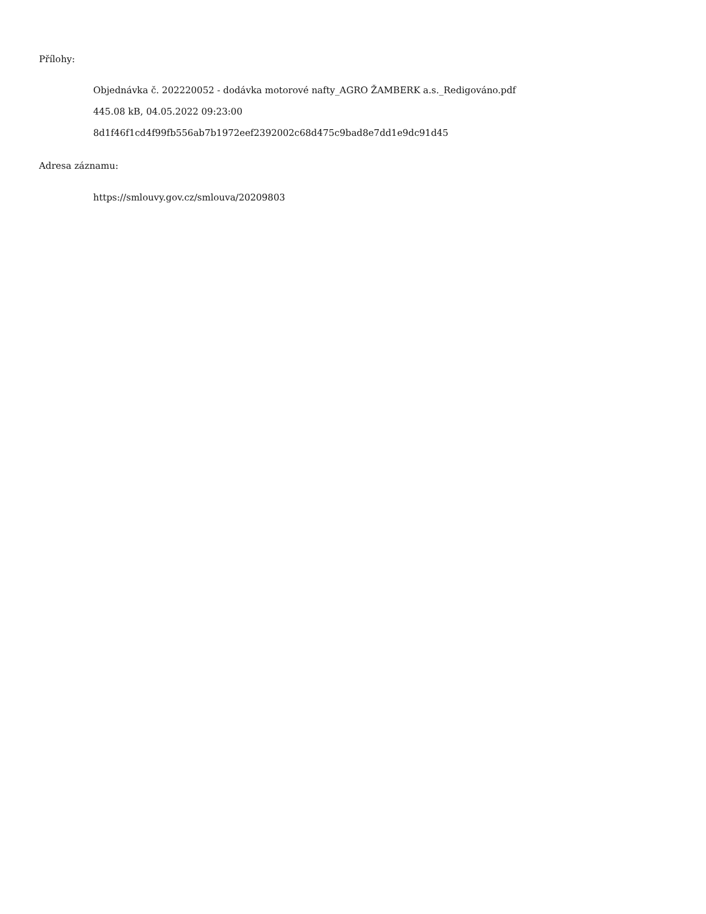Přílohy:
Objednávka č. 202220052 - dodávka motorové nafty_AGRO ŽAMBERK a.s._Redigováno.pdf
445.08 kB, 04.05.2022 09:23:00
8d1f46f1cd4f99fb556ab7b1972eef2392002c68d475c9bad8e7dd1e9dc91d45
Adresa záznamu:
https://smlouvy.gov.cz/smlouva/20209803